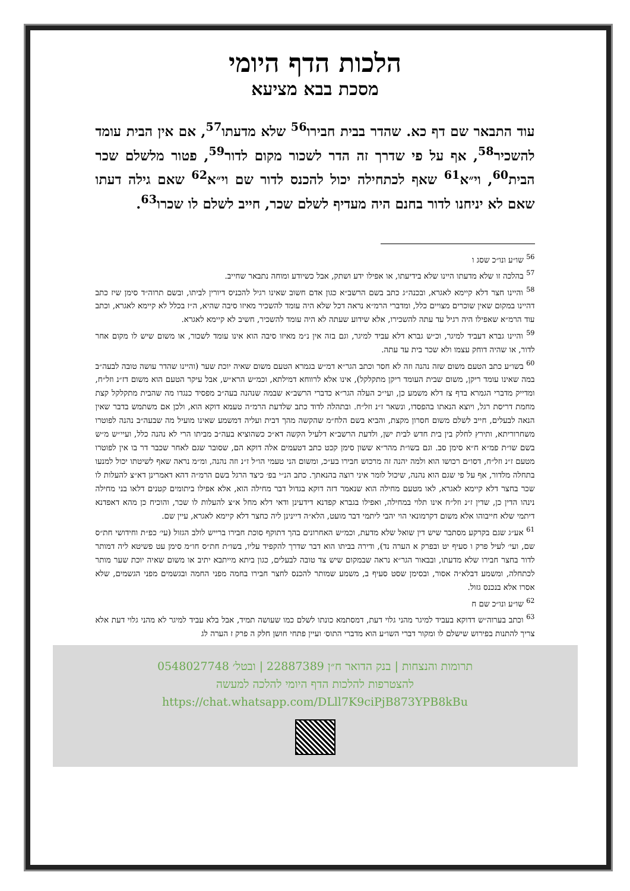הלכות הדף היומי
מסכת בבא מציעא
עוד התבאר שם דף כא. שהדר בבית חבירו<sup>56</sup> שלא מדעתו<sup>57</sup>, אם אין הבית עומד להשכיר<sup>58</sup>, אף על פי שדרך זה הדר לשכור מקום לדור<sup>59</sup>, פטור מלשלם שכר הבית<sup>60</sup>, וי״א<sup>61</sup> שאף לכתחילה יכול להכנס לדור שם וי״א<sup>62</sup> שאם גילה דעתו שאם לא יניחנו לדור בחנם היה מעדיף לשלם שכר, חייב לשלם לו שכרו<sup>63</sup>.
<sup>56</sup> שו״ע ונו״כ שסג ו
<sup>57</sup> בהלכה זו שלא מדעתו היינו שלא בידיעתו, או אפילו ידע ושתק, אבל כשיודע ומוחה נתבאר שחייב.
<sup>58</sup> והיינו חצר דלא קיימא לאגרא, ובכנה״ג כתב בשם הרשב״א כגון אדם חשוב שאינו רגיל להכניס דיורין לביתו, ובשם תרוה״ד סימן שיז כתב דהיינו במקום שאין שוכרים מצויים כלל, ומדברי הרמ״א נראה דכל שלא היה עומד להשכיר מאיזו סיבה שהיא, ה״ז בכלל לא קיימא לאגרא, וכתב עוד הרמ״א שאפילו היה רגיל עד עתה להשכירו, אלא שידוע שעתה לא היה עומד להשכיר, חשיב לא קיימא לאגרא.
<sup>59</sup> והיינו גברא דעביד למיגר, וכ״ש גברא דלא עביד למיגר, וגם בזה אין נ״מ מאיזו סיבה הוא אינו עומד לשכור, או משום שיש לו מקום אחר לדור, או שהיה דוחק עצמו ולא שכר בית עד עתה.
<sup>60</sup> בשו״ע כתב הטעם משום שזה נהנה וזה לא חסר וכתב הגר״א דמ״ש בגמרא הטעם משום שאיה יוכת שער (והיינו שהדר עושה טובה לבעה״ב במה שאינו עומד ריקן, משום שבית העומד ריקן מתקלקל), אינו אלא לרווחא דמילתא, וכמ״ש הרא״ש, אבל עיקר הטעם הוא משום דז״נ וזל״ח, ומדייק מדברי הגמרא בדף צז דלא משמע כן, ועי״כ העלה הגר״א כדברי הרשב״א שבמה שנהנה בעה״ב מפסיד כנגדו מה שהבית מתקלקל קצת מחמת דריסת רגל, ויוצא הנאתו בהפסדו, ונשאר ז״נ וזל״ח. ובתהלה לדוד כתב שלדעת הרמ״ה טעמא דוקא הוא, ולכן אם משתמש בדבר שאין הנאה לבעלים, חייב לשלם משום חסרון מקצת, והביא בשם הלח״מ שהקשה מהך דבית ועליה דמשמע שאינו מועיל מה שבעה״ב נהנה לפוטרו משחרוריתא, ותירץ לחלק בין בית חדש לבית ישן, ולדעת הרשב״א דלעיל הקשה דא״כ כשהוציא בעה״ב מביתו הרי לא נהנה כלל, ועיי״ש מ״ש בשם שו״ת פמ״א ח״א סימן סב. וגם בשו״ת מהר״א ששון סימן קכט כתב דטעמים אלה דוקא הם, שסובר שגם לאחר שכבר דר בו אין לפוטרו מטעם ז״נ וזל״ח, דסו״ם רכושו הוא ולמה יהנה זה מרכוש חבירו בע״כ, ומשום הני טעמי הו״ל ז״נ וזה נהנה, ומ״מ נראה שאף לשיטתו יכול למנעו בתחלה מלדור, אף על פי שגם הוא נהנה, שיכול לומר איני רוצה בהנאתך. כתב הנ״י בפ׳ כיצד הרגל בשם הרמ״ה דהא דאמרינן דא״צ להעלות לו שכר בחצר דלא קיימא לאגרא, לאו מטעם מחילה הוא שנאמר דזה דוקא בגדול דבר מחילה הוא, אלא אפילו ביתומים קטנים דלאו בני מחילה נינהו הדין כן, שדין ז״נ וזל״ח אינו תלוי במחילה, ואפילו בגברא קפדנא דידעינן ודאי דלא מחל א״צ להעלות לו שכר, והוכיח כן מהא דאפדנא דיתמי שלא חייבוהו אלא משום דקרמונאי הוי יהבי ליתמי דבר מועט, הלא״ה דיינינן ליה כחצר דלא קיימא לאגרא, עיין שם.
<sup>61</sup> אע״ג שגם בקרקע מסתבר שיש דין שואל שלא מדעת, וכמ״ש האחרונים בהך דתוקף סוכת חבירו ברייש לולב הגזול (עי׳ כפ״ת וחידושי חת״ס שם, ועי׳ לעיל פרק ו סעיף יט ובפרק א הערה נד), ודירה בביתו הוא דבר שדרך להקפיד עליו, בשו״ת חת״ס חו״מ סימן עט פשיטא ליה דמותר לדור בחצר חבירו שלא מדעתו, ובבאור הגר״א נראה שבמקום שיש צד טובה לבעלים, כגון ביתא מייתבא יתיב או משום שאיה יוכת שער מותר לכתחלה, ומשמע דבלא״ה אסור, ובסימן שסט סעיף ב, משמע שמותר להכנס לחצר חבירו בחמה מפני החמה ובגשמים מפני הגשמים, שלא אסרו אלא בנכנס גזול.
<sup>62</sup> שו״ע ונו״כ שם ח
<sup>63</sup> וכתב בערוה״ש דדוקא בעביד למיגר מהני גלוי דעת, דמסתמא כונתו לשלם כמו שעושה תמיד, אבל בלא עביד למיגר לא מהני גלוי דעת אלא צריך להתנות בפירוש שישלם לו ומקור דברי השו״ע הוא מדברי התוס׳ ועיין פתחי חושן חלק ה פרק ז הערה לג
תרומות והנצחות | בנק הדואר ח״ן 22887389 | ובטל׳ 0548027748
להצטרפות להלכות הדף היומי להלכה למעשה
https://chat.whatsapp.com/DLll7K9ciPjB873YPB8kBu